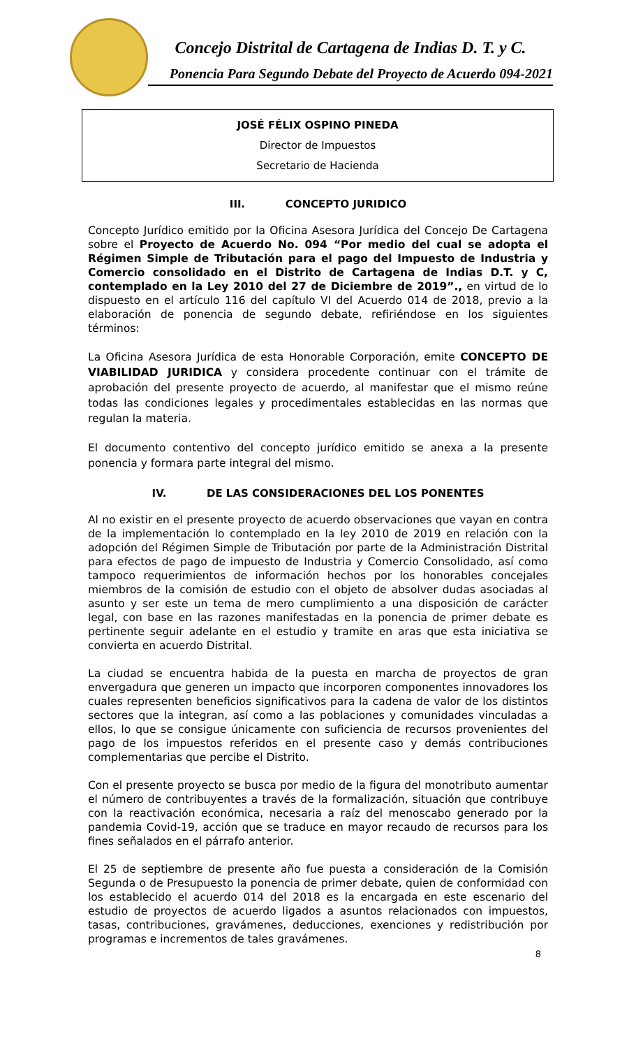Concejo Distrital de Cartagena de Indias D. T. y C.
Ponencia Para Segundo Debate del Proyecto de Acuerdo 094-2021
JOSÉ FÉLIX OSPINO PINEDA
Director de Impuestos
Secretario de Hacienda
III. CONCEPTO JURIDICO
Concepto Jurídico emitido por la Oficina Asesora Jurídica del Concejo De Cartagena sobre el Proyecto de Acuerdo No. 094 “Por medio del cual se adopta el Régimen Simple de Tributación para el pago del Impuesto de Industria y Comercio consolidado en el Distrito de Cartagena de Indias D.T. y C, contemplado en la Ley 2010 del 27 de Diciembre de 2019”., en virtud de lo dispuesto en el artículo 116 del capítulo VI del Acuerdo 014 de 2018, previo a la elaboración de ponencia de segundo debate, refiriéndose en los siguientes términos:
La Oficina Asesora Jurídica de esta Honorable Corporación, emite CONCEPTO DE VIABILIDAD JURIDICA y considera procedente continuar con el trámite de aprobación del presente proyecto de acuerdo, al manifestar que el mismo reúne todas las condiciones legales y procedimentales establecidas en las normas que regulan la materia.
El documento contentivo del concepto jurídico emitido se anexa a la presente ponencia y formara parte integral del mismo.
IV. DE LAS CONSIDERACIONES DEL LOS PONENTES
Al no existir en el presente proyecto de acuerdo observaciones que vayan en contra de la implementación lo contemplado en la ley 2010 de 2019 en relación con la adopción del Régimen Simple de Tributación por parte de la Administración Distrital para efectos de pago de impuesto de Industria y Comercio Consolidado, así como tampoco requerimientos de información hechos por los honorables concejales miembros de la comisión de estudio con el objeto de absolver dudas asociadas al asunto y ser este un tema de mero cumplimiento a una disposición de carácter legal, con base en las razones manifestadas en la ponencia de primer debate es pertinente seguir adelante en el estudio y tramite en aras que esta iniciativa se convierta en acuerdo Distrital.
La ciudad se encuentra habida de la puesta en marcha de proyectos de gran envergadura que generen un impacto que incorporen componentes innovadores los cuales representen beneficios significativos para la cadena de valor de los distintos sectores que la integran, así como a las poblaciones y comunidades vinculadas a ellos, lo que se consigue únicamente con suficiencia de recursos provenientes del pago de los impuestos referidos en el presente caso y demás contribuciones complementarias que percibe el Distrito.
Con el presente proyecto se busca por medio de la figura del monotributo aumentar el número de contribuyentes a través de la formalización, situación que contribuye con la reactivación económica, necesaria a raíz del menoscabo generado por la pandemia Covid-19, acción que se traduce en mayor recaudo de recursos para los fines señalados en el párrafo anterior.
El 25 de septiembre de presente año fue puesta a consideración de la Comisión Segunda o de Presupuesto la ponencia de primer debate, quien de conformidad con los establecido el acuerdo 014 del 2018 es la encargada en este escenario del estudio de proyectos de acuerdo ligados a asuntos relacionados con impuestos, tasas, contribuciones, gravámenes, deducciones, exenciones y redistribución por programas e incrementos de tales gravámenes.
8